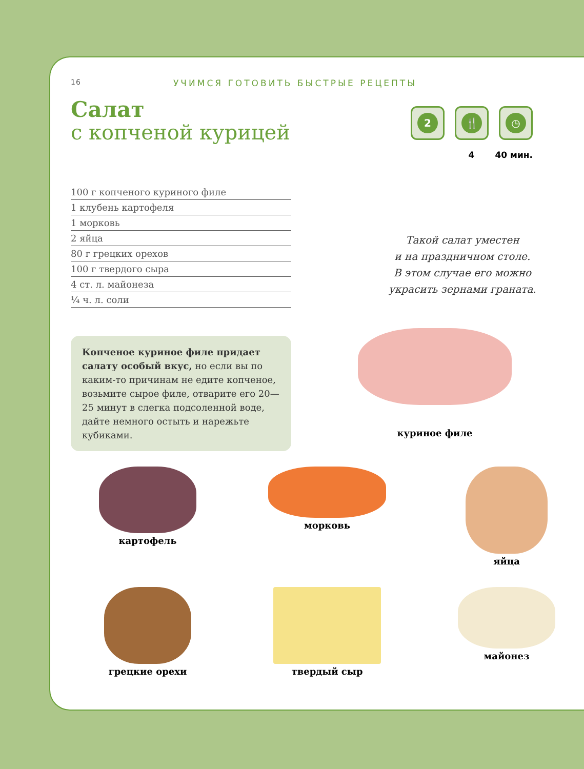16 УЧИМСЯ ГОТОВИТЬ БЫСТРЫЕ РЕЦЕПТЫ
Салат
с копченой курицей
2 🍴 ◷
4 40 мин.
100 г копченого куриного филе
1 клубень картофеля
1 морковь
2 яйца
80 г грецких орехов
100 г твердого сыра
4 ст. л. майонеза
¼ ч. л. соли
Такой салат уместен
и на праздничном столе.
В этом случае его можно
украсить зернами граната.
Копченое куриное филе придает салату особый вкус, но если вы по каким-то причинам не едите копченое, возьмите сырое филе, отварите его 20—25 минут в слегка подсоленной воде, дайте немного остыть и нарежьте кубиками.
куриное филе
картофель
морковь
яйца
грецкие орехи
твердый сыр
майонез